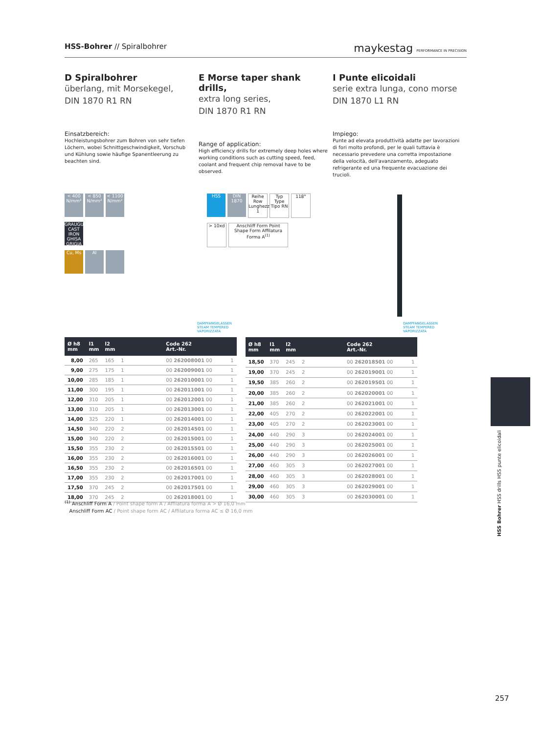HSS-Bohrer // Spiralbohrer maykestag PERFORMANCE IN PRECISION
D Spiralbohrer
überlang, mit Morsekegel,
DIN 1870 R1 RN
Einsatzbereich:
Hochleistungsbohrer zum Bohren von sehr tiefen Löchern, wobei Schnittgeschwindigkeit, Vorschub und Kühlung sowie häufige Spanentleerung zu beachten sind.
E Morse taper shank drills,
extra long series,
DIN 1870 R1 RN
Range of application:
High efficiency drills for extremely deep holes where working conditions such as cutting speed, feed, coolant and frequent chip removal have to be observed.
I Punte elicoidali
serie extra lunga, cono morse
DIN 1870 L1 RN
Impiego:
Punte ad elevata produttività adatte per lavorazioni di fori molto profondi, per le quali tuttavia è necessario prevedere una corretta impostazione della velocità, dell'avanzamento, adeguato refrigerante ed una frequente evacuazione dei trucioli.
< 400 N/mm² < 850 N/mm² < 1100 N/mm²
GRAUGUSS CAST IRON GHISA GRIGIA
Cu, Ms Al
HSS DIN 1870 Reihe Row Lunghezza 1 Typ Type Tipo RN 118°
> 10xd Anschliff Form Point Shape Form Affilatura Forma A<sup>(1)</sup>
DAMPFANGELASSEN
STEAM TEMPERED
VAPORIZZATA
DAMPFANGELASSEN
STEAM TEMPERED
VAPORIZZATA
| Ø h8 mm | l1 mm | l2 mm | | Code 262 Art.-Nr. | |
| --- | --- | --- | --- | --- | --- |
| 8,00 | 265 | 165 | 1 | 00 262008001 00 | 1 |
| 9,00 | 275 | 175 | 1 | 00 262009001 00 | 1 |
| 10,00 | 285 | 185 | 1 | 00 262010001 00 | 1 |
| 11,00 | 300 | 195 | 1 | 00 262011001 00 | 1 |
| 12,00 | 310 | 205 | 1 | 00 262012001 00 | 1 |
| 13,00 | 310 | 205 | 1 | 00 262013001 00 | 1 |
| 14,00 | 325 | 220 | 1 | 00 262014001 00 | 1 |
| 14,50 | 340 | 220 | 2 | 00 262014501 00 | 1 |
| 15,00 | 340 | 220 | 2 | 00 262015001 00 | 1 |
| 15,50 | 355 | 230 | 2 | 00 262015501 00 | 1 |
| 16,00 | 355 | 230 | 2 | 00 262016001 00 | 1 |
| 16,50 | 355 | 230 | 2 | 00 262016501 00 | 1 |
| 17,00 | 355 | 230 | 2 | 00 262017001 00 | 1 |
| 17,50 | 370 | 245 | 2 | 00 262017501 00 | 1 |
| 18,00 | 370 | 245 | 2 | 00 262018001 00 | 1 |
| Ø h8 mm | l1 mm | l2 mm | | Code 262 Art.-Nr. | |
| --- | --- | --- | --- | --- | --- |
| 18,50 | 370 | 245 | 2 | 00 262018501 00 | 1 |
| 19,00 | 370 | 245 | 2 | 00 262019001 00 | 1 |
| 19,50 | 385 | 260 | 2 | 00 262019501 00 | 1 |
| 20,00 | 385 | 260 | 2 | 00 262020001 00 | 1 |
| 21,00 | 385 | 260 | 2 | 00 262021001 00 | 1 |
| 22,00 | 405 | 270 | 2 | 00 262022001 00 | 1 |
| 23,00 | 405 | 270 | 2 | 00 262023001 00 | 1 |
| 24,00 | 440 | 290 | 3 | 00 262024001 00 | 1 |
| 25,00 | 440 | 290 | 3 | 00 262025001 00 | 1 |
| 26,00 | 440 | 290 | 3 | 00 262026001 00 | 1 |
| 27,00 | 460 | 305 | 3 | 00 262027001 00 | 1 |
| 28,00 | 460 | 305 | 3 | 00 262028001 00 | 1 |
| 29,00 | 460 | 305 | 3 | 00 262029001 00 | 1 |
| 30,00 | 460 | 305 | 3 | 00 262030001 00 | 1 |
<sup>(1)</sup> Anschliff Form A / Point shape form A / Affilatura forma A > Ø 16,0 mm
Anschliff Form AC / Point shape form AC / Affilatura forma AC ≤ Ø 16,0 mm
HSS Bohrer HSS drills HSS punte elicoidali
257